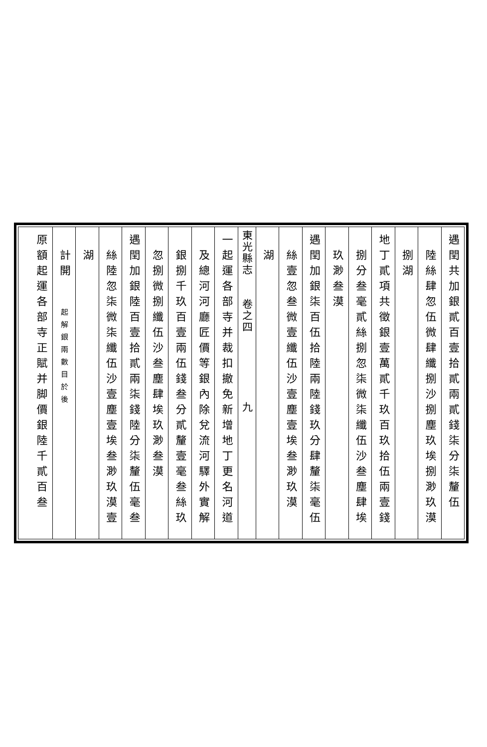遇閏共加銀貳百壹拾貳兩貳錢柒分柒釐伍
陸絲肆忽伍微肆纖捌沙捌塵玖埃捌渺玖漠
捌湖
地丁貳項共徵銀壹萬貳千玖百玖拾伍兩壹錢
捌分叁毫貳絲捌忽柒微柒纖伍沙叁塵肆埃
玖渺叁漠
遇閏加銀柒百伍拾陸兩陸錢玖分肆釐柒毫伍
絲壹忽叁微壹纖伍沙壹塵壹埃叁渺玖漠
湖
東光縣志　　卷之四　　　　　　九
一起運各部寺并裁扣撤免新增地丁更名河道
及總河河廳匠價等銀內除兌流河驛外實解
銀捌千玖百壹兩伍錢叁分貳釐壹毫叁絲玖
忽捌微捌纖伍沙叁塵肆埃玖渺叁漠
遇閏加銀陸百壹拾貳兩柒錢陸分柒釐伍毫叁
絲陸忽柒微柒纖伍沙壹塵壹埃叁渺玖漠壹
湖
計開 起解銀兩數目於後
原額起運各部寺正賦并脚價銀陸千貳百叁